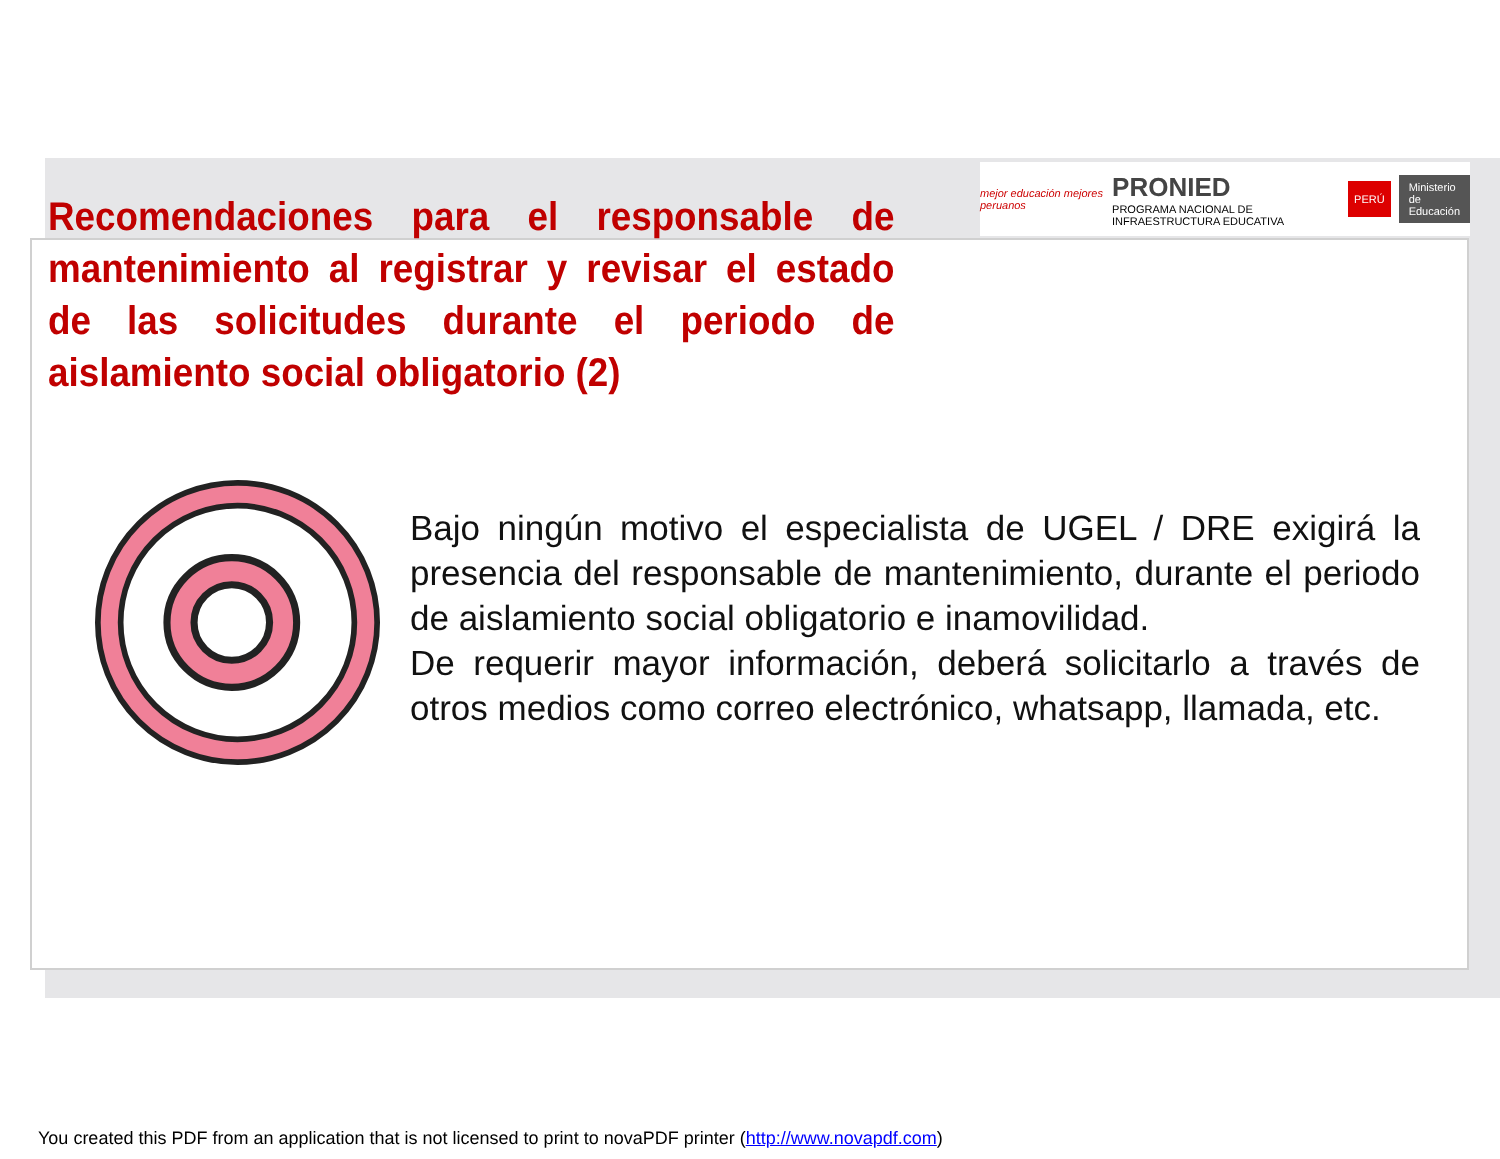mejor educación mejores peruanos PRONIED
PROGRAMA NACIONAL DE INFRAESTRUCTURA EDUCATIVA PERÚ Ministerio
de Educación
Recomendaciones para el responsable de mantenimiento al registrar y revisar el estado de las solicitudes durante el periodo de aislamiento social obligatorio (2)
Bajo ningún motivo el especialista de UGEL / DRE exigirá la presencia del responsable de mantenimiento, durante el periodo de aislamiento social obligatorio e inamovilidad.
De requerir mayor información, deberá solicitarlo a través de otros medios como correo electrónico, whatsapp, llamada, etc.
You created this PDF from an application that is not licensed to print to novaPDF printer (http://www.novapdf.com)